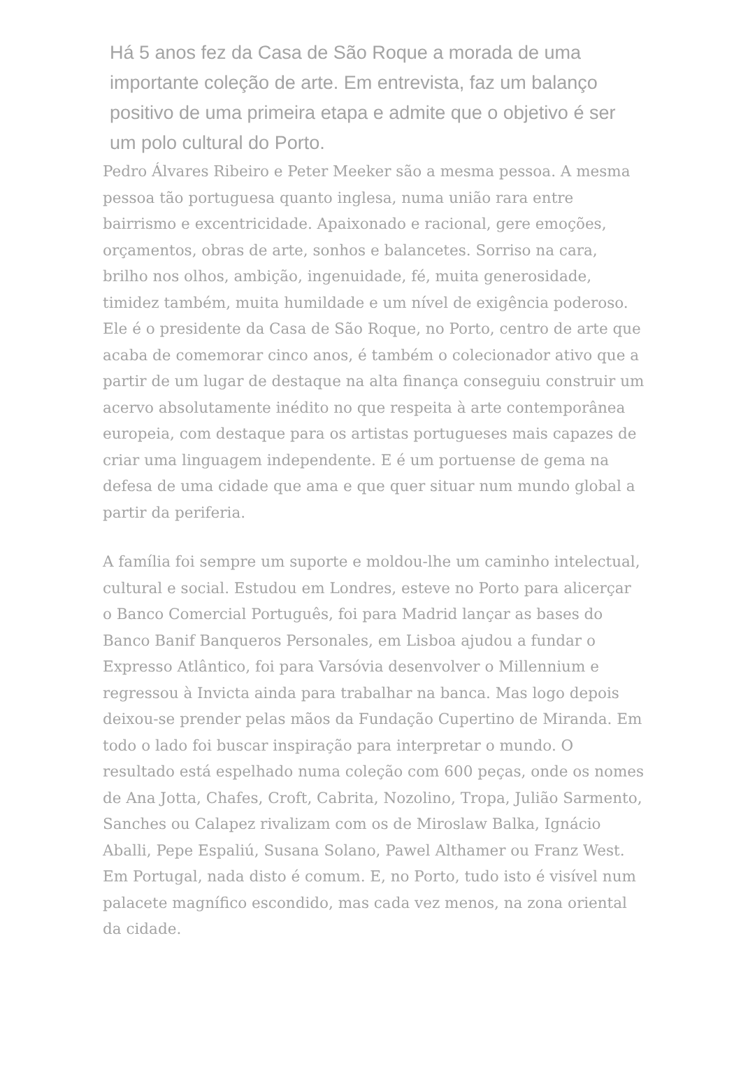Há 5 anos fez da Casa de São Roque a morada de uma importante coleção de arte. Em entrevista, faz um balanço positivo de uma primeira etapa e admite que o objetivo é ser um polo cultural do Porto.
Pedro Álvares Ribeiro e Peter Meeker são a mesma pessoa. A mesma pessoa tão portuguesa quanto inglesa, numa união rara entre bairrismo e excentricidade. Apaixonado e racional, gere emoções, orçamentos, obras de arte, sonhos e balancetes. Sorriso na cara, brilho nos olhos, ambição, ingenuidade, fé, muita generosidade, timidez também, muita humildade e um nível de exigência poderoso. Ele é o presidente da Casa de São Roque, no Porto, centro de arte que acaba de comemorar cinco anos, é também o colecionador ativo que a partir de um lugar de destaque na alta finança conseguiu construir um acervo absolutamente inédito no que respeita à arte contemporânea europeia, com destaque para os artistas portugueses mais capazes de criar uma linguagem independente. E é um portuense de gema na defesa de uma cidade que ama e que quer situar num mundo global a partir da periferia.
A família foi sempre um suporte e moldou-lhe um caminho intelectual, cultural e social. Estudou em Londres, esteve no Porto para alicerçar o Banco Comercial Português, foi para Madrid lançar as bases do Banco Banif Banqueros Personales, em Lisboa ajudou a fundar o Expresso Atlântico, foi para Varsóvia desenvolver o Millennium e regressou à Invicta ainda para trabalhar na banca. Mas logo depois deixou-se prender pelas mãos da Fundação Cupertino de Miranda. Em todo o lado foi buscar inspiração para interpretar o mundo. O resultado está espelhado numa coleção com 600 peças, onde os nomes de Ana Jotta, Chafes, Croft, Cabrita, Nozolino, Tropa, Julião Sarmento, Sanches ou Calapez rivalizam com os de Miroslaw Balka, Ignácio Aballi, Pepe Espaliú, Susana Solano, Pawel Althamer ou Franz West. Em Portugal, nada disto é comum. E, no Porto, tudo isto é visível num palacete magnífico escondido, mas cada vez menos, na zona oriental da cidade.